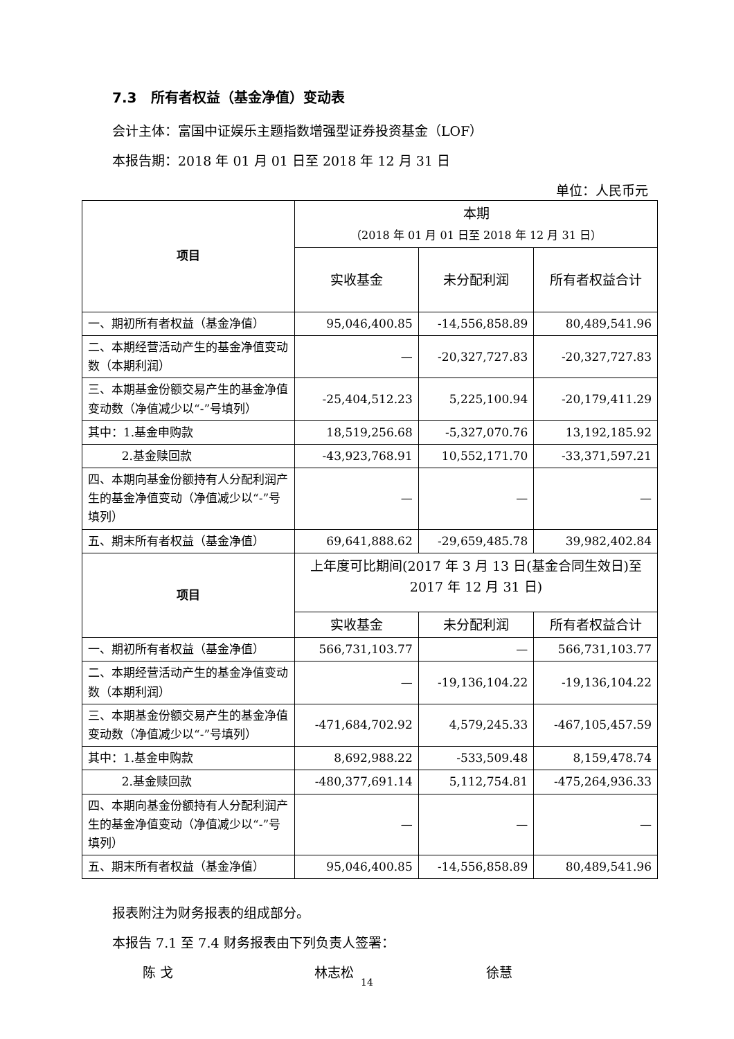7.3 所有者权益（基金净值）变动表
会计主体：富国中证娱乐主题指数增强型证券投资基金（LOF）
本报告期：2018 年 01 月 01 日至 2018 年 12 月 31 日
单位：人民币元
| 项目 | 本期 （2018 年 01 月 01 日至 2018 年 12 月 31 日） | | |
| | 实收基金 | 未分配利润 | 所有者权益合计 |
| 一、期初所有者权益（基金净值） | 95,046,400.85 | -14,556,858.89 | 80,489,541.96 |
| 二、本期经营活动产生的基金净值变动数（本期利润） | — | -20,327,727.83 | -20,327,727.83 |
| 三、本期基金份额交易产生的基金净值变动数（净值减少以“-”号填列） | -25,404,512.23 | 5,225,100.94 | -20,179,411.29 |
| 其中：1.基金申购款 | 18,519,256.68 | -5,327,070.76 | 13,192,185.92 |
| 2.基金赎回款 | -43,923,768.91 | 10,552,171.70 | -33,371,597.21 |
| 四、本期向基金份额持有人分配利润产生的基金净值变动（净值减少以“-”号填列） | — | — | — |
| 五、期末所有者权益（基金净值） | 69,641,888.62 | -29,659,485.78 | 39,982,402.84 |
| 项目 | 上年度可比期间(2017 年 3 月 13 日(基金合同生效日)至 2017 年 12 月 31 日) | | |
| | 实收基金 | 未分配利润 | 所有者权益合计 |
| 一、期初所有者权益（基金净值） | 566,731,103.77 | — | 566,731,103.77 |
| 二、本期经营活动产生的基金净值变动数（本期利润） | — | -19,136,104.22 | -19,136,104.22 |
| 三、本期基金份额交易产生的基金净值变动数（净值减少以“-”号填列） | -471,684,702.92 | 4,579,245.33 | -467,105,457.59 |
| 其中：1.基金申购款 | 8,692,988.22 | -533,509.48 | 8,159,478.74 |
| 2.基金赎回款 | -480,377,691.14 | 5,112,754.81 | -475,264,936.33 |
| 四、本期向基金份额持有人分配利润产生的基金净值变动（净值减少以“-”号填列） | — | — | — |
| 五、期末所有者权益（基金净值） | 95,046,400.85 | -14,556,858.89 | 80,489,541.96 |
报表附注为财务报表的组成部分。
本报告 7.1 至 7.4 财务报表由下列负责人签署：
陈 戈 林志松 徐慧
14